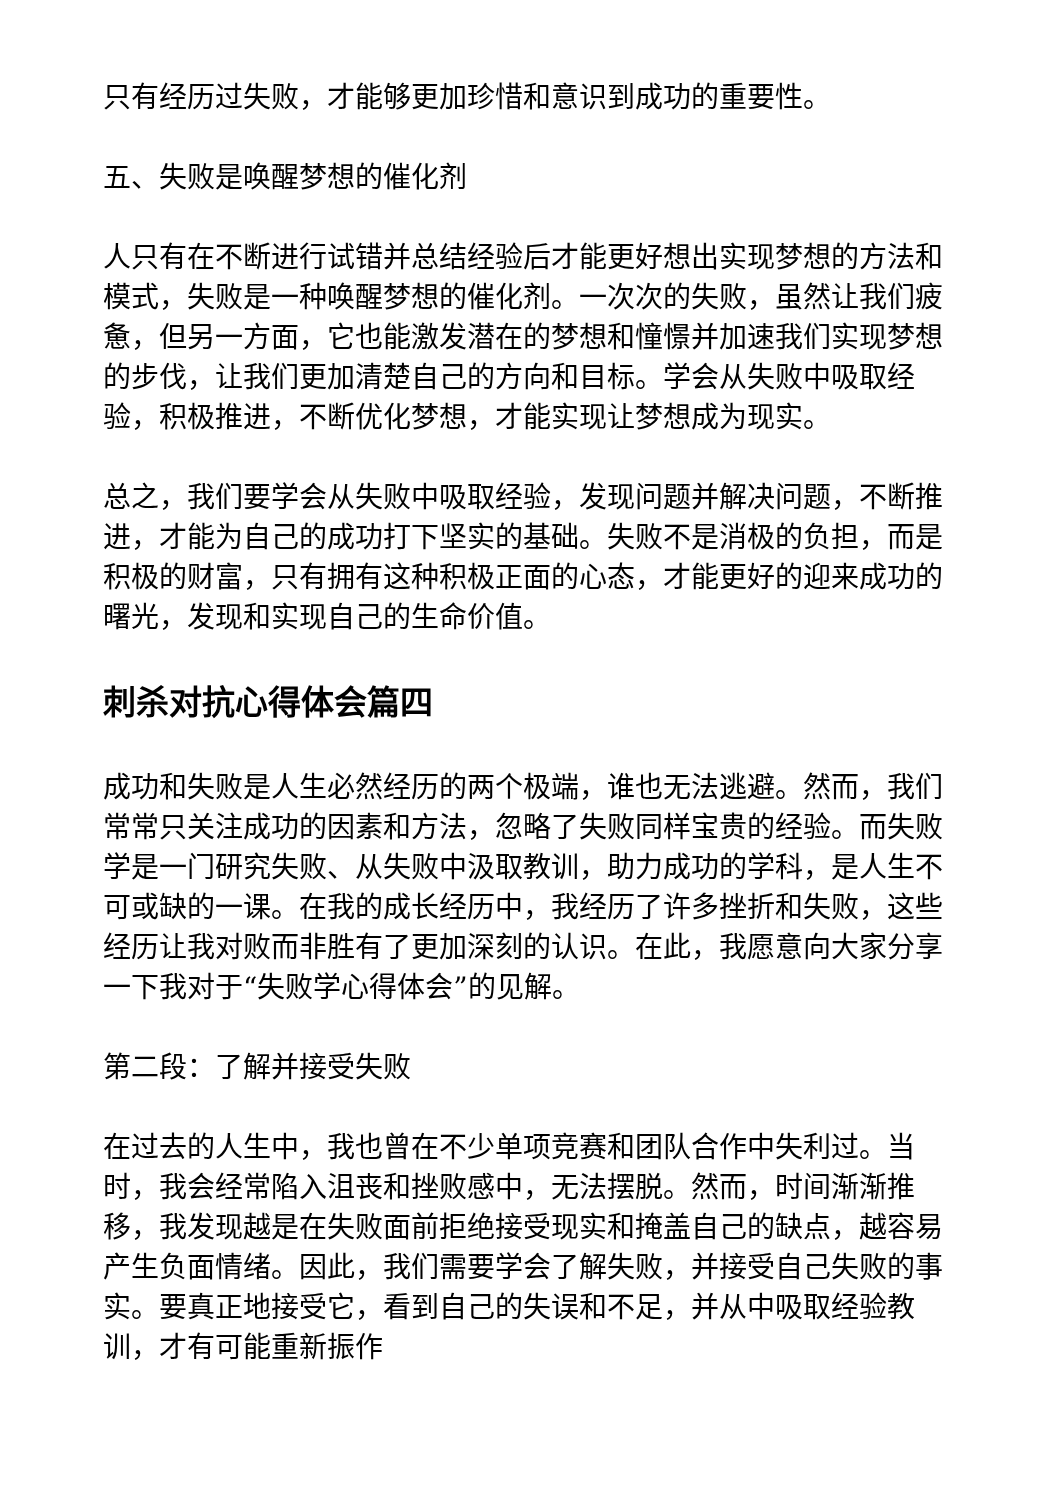只有经历过失败，才能够更加珍惜和意识到成功的重要性。
五、失败是唤醒梦想的催化剂
人只有在不断进行试错并总结经验后才能更好想出实现梦想的方法和模式，失败是一种唤醒梦想的催化剂。一次次的失败，虽然让我们疲惫，但另一方面，它也能激发潜在的梦想和憧憬并加速我们实现梦想的步伐，让我们更加清楚自己的方向和目标。学会从失败中吸取经验，积极推进，不断优化梦想，才能实现让梦想成为现实。
总之，我们要学会从失败中吸取经验，发现问题并解决问题，不断推进，才能为自己的成功打下坚实的基础。失败不是消极的负担，而是积极的财富，只有拥有这种积极正面的心态，才能更好的迎来成功的曙光，发现和实现自己的生命价值。
刺杀对抗心得体会篇四
成功和失败是人生必然经历的两个极端，谁也无法逃避。然而，我们常常只关注成功的因素和方法，忽略了失败同样宝贵的经验。而失败学是一门研究失败、从失败中汲取教训，助力成功的学科，是人生不可或缺的一课。在我的成长经历中，我经历了许多挫折和失败，这些经历让我对败而非胜有了更加深刻的认识。在此，我愿意向大家分享一下我对于“失败学心得体会”的见解。
第二段：了解并接受失败
在过去的人生中，我也曾在不少单项竞赛和团队合作中失利过。当时，我会经常陷入沮丧和挫败感中，无法摆脱。然而，时间渐渐推移，我发现越是在失败面前拒绝接受现实和掩盖自己的缺点，越容易产生负面情绪。因此，我们需要学会了解失败，并接受自己失败的事实。要真正地接受它，看到自己的失误和不足，并从中吸取经验教训，才有可能重新振作